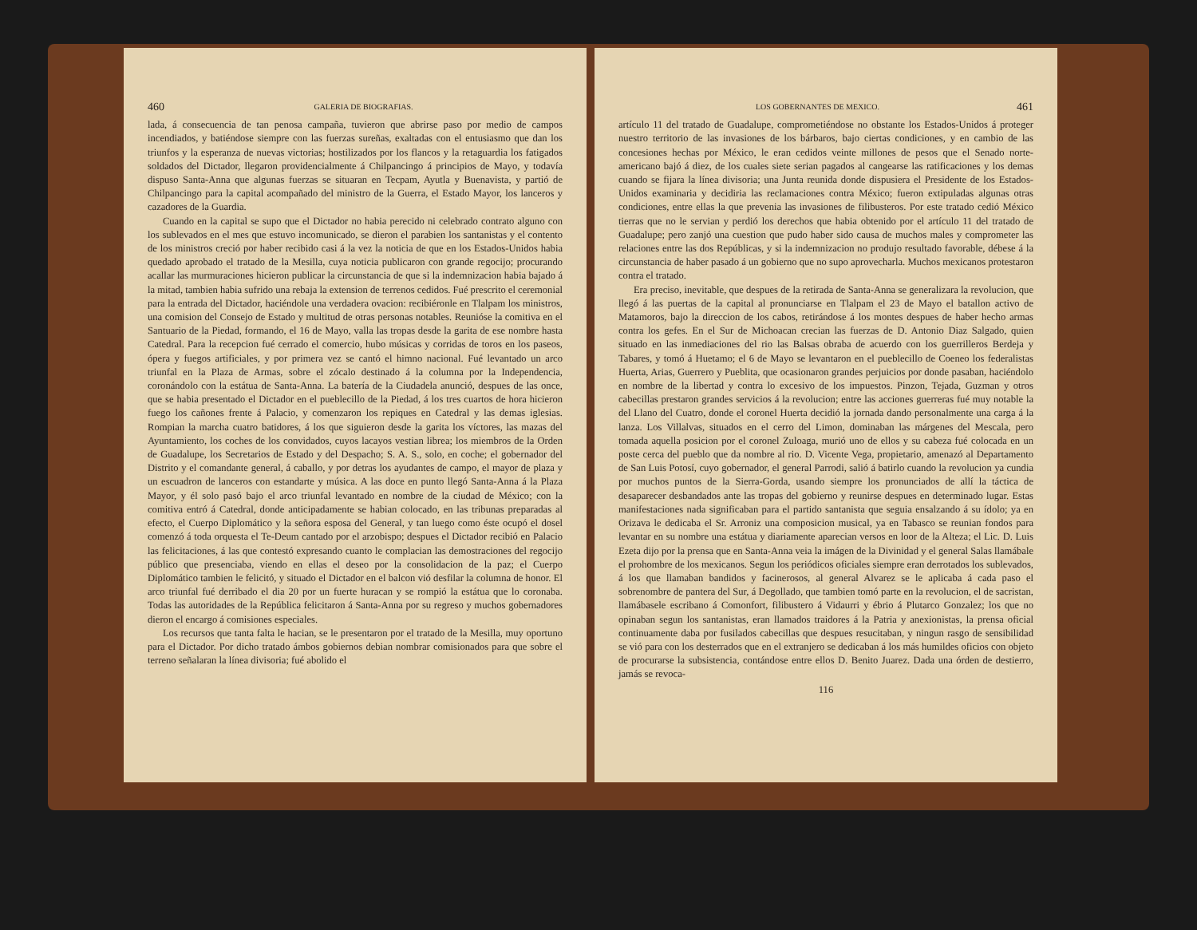460 GALERIA DE BIOGRAFIAS.
lada, á consecuencia de tan penosa campaña, tuvieron que abrirse paso por medio de campos incendiados, y batiéndose siempre con las fuerzas sureñas, exaltadas con el entusiasmo que dan los triunfos y la esperanza de nuevas victorias; hostilizados por los flancos y la retaguardia los fatigados soldados del Dictador, llegaron providencialmente á Chilpancingo á principios de Mayo, y todavía dispuso Santa-Anna que algunas fuerzas se situaran en Tecpam, Ayutla y Buenavista, y partió de Chilpancingo para la capital acompañado del ministro de la Guerra, el Estado Mayor, los lanceros y cazadores de la Guardia.
Cuando en la capital se supo que el Dictador no habia perecido ni celebrado contrato alguno con los sublevados en el mes que estuvo incomunicado, se dieron el parabien los santanistas y el contento de los ministros creció por haber recibido casi á la vez la noticia de que en los Estados-Unidos habia quedado aprobado el tratado de la Mesilla, cuya noticia publicaron con grande regocijo; procurando acallar las murmuraciones hicieron publicar la circunstancia de que si la indemnizacion habia bajado á la mitad, tambien habia sufrido una rebaja la extension de terrenos cedidos. Fué prescrito el ceremonial para la entrada del Dictador, haciéndole una verdadera ovacion: recibiéronle en Tlalpam los ministros, una comision del Consejo de Estado y multitud de otras personas notables. Reunióse la comitiva en el Santuario de la Piedad, formando, el 16 de Mayo, valla las tropas desde la garita de ese nombre hasta Catedral. Para la recepcion fué cerrado el comercio, hubo músicas y corridas de toros en los paseos, ópera y fuegos artificiales, y por primera vez se cantó el himno nacional. Fué levantado un arco triunfal en la Plaza de Armas, sobre el zócalo destinado á la columna por la Independencia, coronándolo con la estátua de Santa-Anna. La batería de la Ciudadela anunció, despues de las once, que se habia presentado el Dictador en el pueblecillo de la Piedad, á los tres cuartos de hora hicieron fuego los cañones frente á Palacio, y comenzaron los repiques en Catedral y las demas iglesias. Rompian la marcha cuatro batidores, á los que siguieron desde la garita los víctores, las mazas del Ayuntamiento, los coches de los convidados, cuyos lacayos vestian librea; los miembros de la Orden de Guadalupe, los Secretarios de Estado y del Despacho; S. A. S., solo, en coche; el gobernador del Distrito y el comandante general, á caballo, y por detras los ayudantes de campo, el mayor de plaza y un escuadron de lanceros con estandarte y música. A las doce en punto llegó Santa-Anna á la Plaza Mayor, y él solo pasó bajo el arco triunfal levantado en nombre de la ciudad de México; con la comitiva entró á Catedral, donde anticipadamente se habian colocado, en las tribunas preparadas al efecto, el Cuerpo Diplomático y la señora esposa del General, y tan luego como éste ocupó el dosel comenzó á toda orquesta el Te-Deum cantado por el arzobispo; despues el Dictador recibió en Palacio las felicitaciones, á las que contestó expresando cuanto le complacian las demostraciones del regocijo público que presenciaba, viendo en ellas el deseo por la consolidacion de la paz; el Cuerpo Diplomático tambien le felicitó, y situado el Dictador en el balcon vió desfilar la columna de honor. El arco triunfal fué derribado el dia 20 por un fuerte huracan y se rompió la estátua que lo coronaba. Todas las autoridades de la República felicitaron á Santa-Anna por su regreso y muchos gobernadores dieron el encargo á comisiones especiales.
Los recursos que tanta falta le hacian, se le presentaron por el tratado de la Mesilla, muy oportuno para el Dictador. Por dicho tratado ámbos gobiernos debian nombrar comisionados para que sobre el terreno señalaran la línea divisoria; fué abolido el
LOS GOBERNANTES DE MEXICO. 461
artículo 11 del tratado de Guadalupe, comprometiéndose no obstante los Estados-Unidos á proteger nuestro territorio de las invasiones de los bárbaros, bajo ciertas condiciones, y en cambio de las concesiones hechas por México, le eran cedidos veinte millones de pesos que el Senado norte-americano bajó á diez, de los cuales siete serian pagados al cangearse las ratificaciones y los demas cuando se fijara la línea divisoria; una Junta reunida donde dispusiera el Presidente de los Estados-Unidos examinaria y decidiria las reclamaciones contra México; fueron extipuladas algunas otras condiciones, entre ellas la que prevenia las invasiones de filibusteros. Por este tratado cedió México tierras que no le servian y perdió los derechos que habia obtenido por el artículo 11 del tratado de Guadalupe; pero zanjó una cuestion que pudo haber sido causa de muchos males y comprometer las relaciones entre las dos Repúblicas, y si la indemnizacion no produjo resultado favorable, débese á la circunstancia de haber pasado á un gobierno que no supo aprovecharla. Muchos mexicanos protestaron contra el tratado.
Era preciso, inevitable, que despues de la retirada de Santa-Anna se generalizara la revolucion, que llegó á las puertas de la capital al pronunciarse en Tlalpam el 23 de Mayo el batallon activo de Matamoros, bajo la direccion de los cabos, retirándose á los montes despues de haber hecho armas contra los gefes. En el Sur de Michoacan crecian las fuerzas de D. Antonio Diaz Salgado, quien situado en las inmediaciones del rio las Balsas obraba de acuerdo con los guerrilleros Berdeja y Tabares, y tomó á Huetamo; el 6 de Mayo se levantaron en el pueblecillo de Coeneo los federalistas Huerta, Arias, Guerrero y Pueblita, que ocasionaron grandes perjuicios por donde pasaban, haciéndolo en nombre de la libertad y contra lo excesivo de los impuestos. Pinzon, Tejada, Guzman y otros cabecillas prestaron grandes servicios á la revolucion; entre las acciones guerreras fué muy notable la del Llano del Cuatro, donde el coronel Huerta decidió la jornada dando personalmente una carga á la lanza. Los Villalvas, situados en el cerro del Limon, dominaban las márgenes del Mescala, pero tomada aquella posicion por el coronel Zuloaga, murió uno de ellos y su cabeza fué colocada en un poste cerca del pueblo que da nombre al rio. D. Vicente Vega, propietario, amenazó al Departamento de San Luis Potosí, cuyo gobernador, el general Parrodi, salió á batirlo cuando la revolucion ya cundia por muchos puntos de la Sierra-Gorda, usando siempre los pronunciados de allí la táctica de desaparecer desbandados ante las tropas del gobierno y reunirse despues en determinado lugar. Estas manifestaciones nada significaban para el partido santanista que seguia ensalzando á su ídolo; ya en Orizava le dedicaba el Sr. Arroniz una composicion musical, ya en Tabasco se reunian fondos para levantar en su nombre una estátua y diariamente aparecian versos en loor de la Alteza; el Lic. D. Luis Ezeta dijo por la prensa que en Santa-Anna veia la imágen de la Divinidad y el general Salas llamábale el prohombre de los mexicanos. Segun los periódicos oficiales siempre eran derrotados los sublevados, á los que llamaban bandidos y facinerosos, al general Alvarez se le aplicaba á cada paso el sobrenombre de pantera del Sur, á Degollado, que tambien tomó parte en la revolucion, el de sacristan, llamábasele escribano á Comonfort, filibustero á Vidaurri y ébrio á Plutarco Gonzalez; los que no opinaban segun los santanistas, eran llamados traidores á la Patria y anexionistas, la prensa oficial continuamente daba por fusilados cabecillas que despues resucitaban, y ningun rasgo de sensibilidad se vió para con los desterrados que en el extranjero se dedicaban á los más humildes oficios con objeto de procurarse la subsistencia, contándose entre ellos D. Benito Juarez. Dada una órden de destierro, jamás se revoca-
116